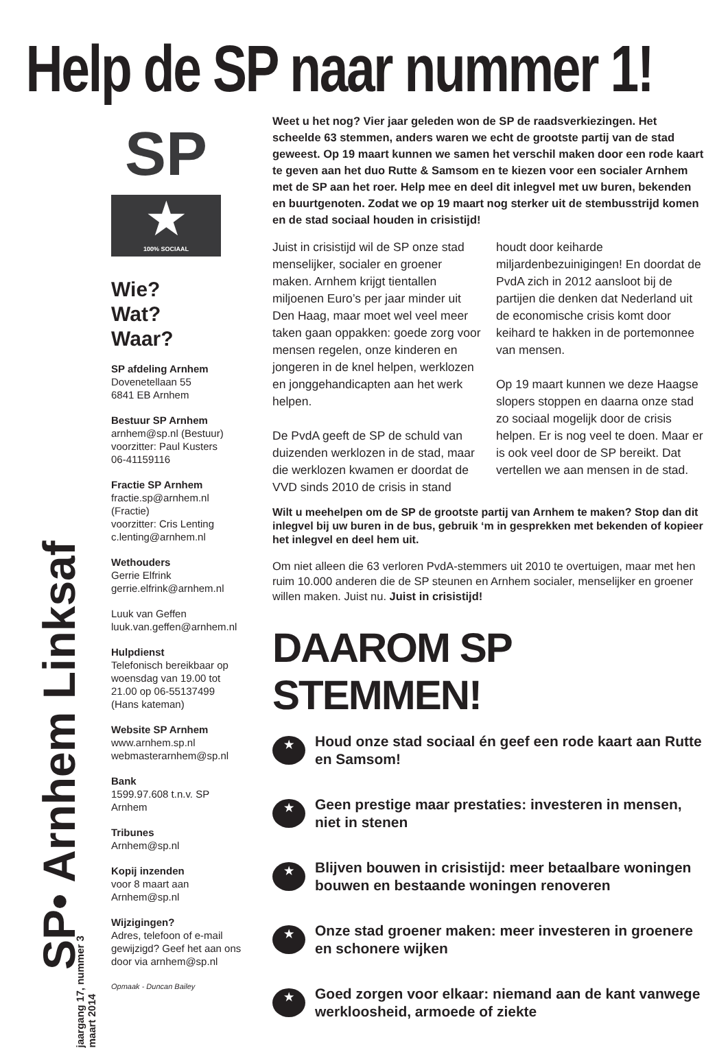Help de SP naar nummer 1!
SP• Arnhem Linksaf
jaargang 17, nummer 3
maart 2014
SP
★
100% SOCIAAL
Wie?
Wat?
Waar?
SP afdeling Arnhem
Dovenetellaan 55
6841 EB Arnhem
Bestuur SP Arnhem
arnhem@sp.nl (Bestuur)
voorzitter: Paul Kusters
06-41159116
Fractie SP Arnhem
fractie.sp@arnhem.nl
(Fractie)
voorzitter: Cris Lenting
c.lenting@arnhem.nl
Wethouders
Gerrie Elfrink
gerrie.elfrink@arnhem.nl
Luuk van Geffen
luuk.van.geffen@arnhem.nl
Hulpdienst
Telefonisch bereikbaar op woensdag van 19.00 tot 21.00 op 06-55137499 (Hans kateman)
Website SP Arnhem
www.arnhem.sp.nl
webmasterarnhem@sp.nl
Bank
1599.97.608 t.n.v. SP Arnhem
Tribunes
Arnhem@sp.nl
Kopij inzenden
voor 8 maart aan
Arnhem@sp.nl
Wijzigingen?
Adres, telefoon of e-mail gewijzigd? Geef het aan ons door via arnhem@sp.nl
Opmaak - Duncan Bailey
Weet u het nog? Vier jaar geleden won de SP de raadsverkiezingen. Het scheelde 63 stemmen, anders waren we echt de grootste partij van de stad geweest. Op 19 maart kunnen we samen het verschil maken door een rode kaart te geven aan het duo Rutte & Samsom en te kiezen voor een socialer Arnhem met de SP aan het roer. Help mee en deel dit inlegvel met uw buren, bekenden en buurtgenoten. Zodat we op 19 maart nog sterker uit de stembusstrijd komen en de stad sociaal houden in crisistijd!
Juist in crisistijd wil de SP onze stad menselijker, socialer en groener maken. Arnhem krijgt tientallen miljoenen Euro’s per jaar minder uit Den Haag, maar moet wel veel meer taken gaan oppakken: goede zorg voor mensen regelen, onze kinderen en jongeren in de knel helpen, werklozen en jonggehandicapten aan het werk helpen.
De PvdA geeft de SP de schuld van duizenden werklozen in de stad, maar die werklozen kwamen er doordat de VVD sinds 2010 de crisis in stand houdt door keiharde miljardenbezuinigingen! En doordat de PvdA zich in 2012 aansloot bij de partijen die denken dat Nederland uit de economische crisis komt door keihard te hakken in de portemonnee van mensen.
Op 19 maart kunnen we deze Haagse slopers stoppen en daarna onze stad zo sociaal mogelijk door de crisis helpen. Er is nog veel te doen. Maar er is ook veel door de SP bereikt. Dat vertellen we aan mensen in de stad.
Wilt u meehelpen om de SP de grootste partij van Arnhem te maken? Stop dan dit inlegvel bij uw buren in de bus, gebruik ‘m in gesprekken met bekenden of kopieer het inlegvel en deel hem uit.
Om niet alleen die 63 verloren PvdA-stemmers uit 2010 te overtuigen, maar met hen ruim 10.000 anderen die de SP steunen en Arnhem socialer, menselijker en groener willen maken. Juist nu. Juist in crisistijd!
DAAROM SP STEMMEN!
★
Houd onze stad sociaal én geef een rode kaart aan Rutte en Samsom!
★
Geen prestige maar prestaties: investeren in mensen, niet in stenen
★
Blijven bouwen in crisistijd: meer betaalbare woningen bouwen en bestaande woningen renoveren
★
Onze stad groener maken: meer investeren in groenere en schonere wijken
★
Goed zorgen voor elkaar: niemand aan de kant vanwege werkloosheid, armoede of ziekte